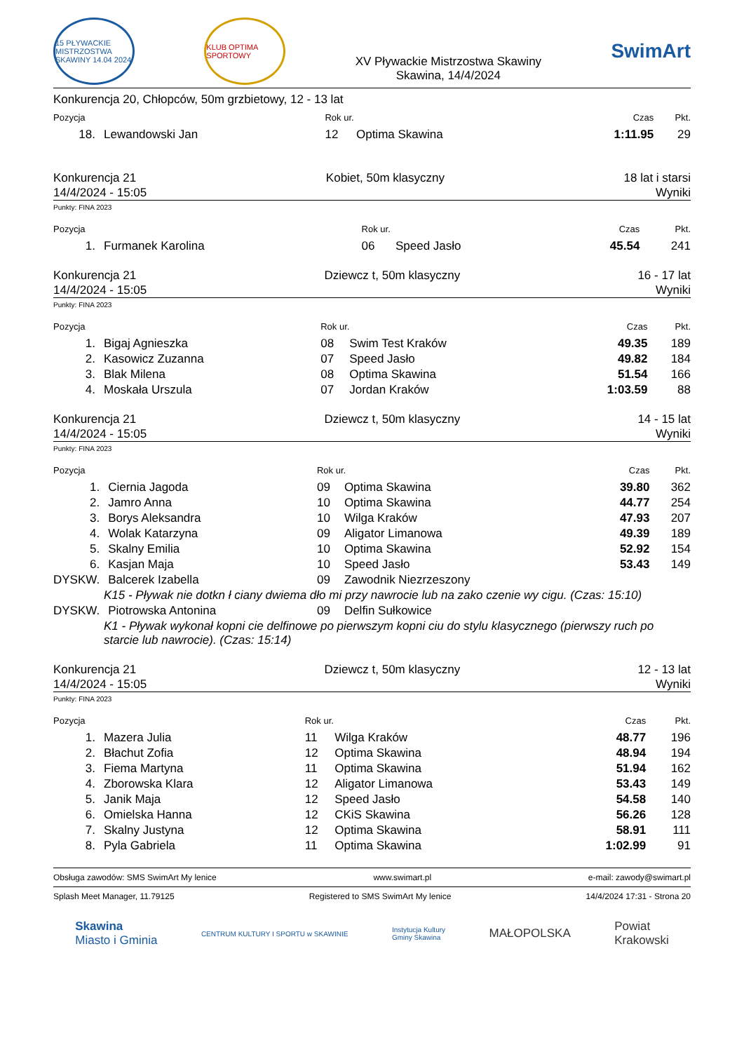15 PŁYWACKIE MISTRZOSTWA SKAWINY 14.04 2024
KLUB OPTIMA SPORTOWY
XV Pływackie Mistrzostwa Skawiny
Skawina, 14/4/2024
SwimArt
Konkurencja 20, Chłopców, 50m grzbietowy, 12 - 13 lat
| Pozycja | | Rok ur. | | Czas | Pkt. |
| --- | --- | --- | --- | --- | --- |
| 18. | Lewandowski Jan | 12 | Optima Skawina | 1:11.95 | 29 |
Konkurencja 21
14/4/2024 - 15:05
Kobiet, 50m klasyczny 18 lat i starsi
Wyniki
Punkty: FINA 2023
| Pozycja | | Rok ur. | | Czas | Pkt. |
| --- | --- | --- | --- | --- | --- |
| 1. | Furmanek Karolina | 06 | Speed Jasło | 45.54 | 241 |
Konkurencja 21
14/4/2024 - 15:05
Dziewcz t, 50m klasyczny 16 - 17 lat
Wyniki
Punkty: FINA 2023
| Pozycja | | Rok ur. | | Czas | Pkt. |
| --- | --- | --- | --- | --- | --- |
| 1. | Bigaj Agnieszka | 08 | Swim Test Kraków | 49.35 | 189 |
| 2. | Kasowicz Zuzanna | 07 | Speed Jasło | 49.82 | 184 |
| 3. | Blak Milena | 08 | Optima Skawina | 51.54 | 166 |
| 4. | Moskała Urszula | 07 | Jordan Kraków | 1:03.59 | 88 |
Konkurencja 21
14/4/2024 - 15:05
Dziewcz t, 50m klasyczny 14 - 15 lat
Wyniki
Punkty: FINA 2023
| Pozycja | | Rok ur. | | Czas | Pkt. |
| --- | --- | --- | --- | --- | --- |
| 1. | Ciernia Jagoda | 09 | Optima Skawina | 39.80 | 362 |
| 2. | Jamro Anna | 10 | Optima Skawina | 44.77 | 254 |
| 3. | Borys Aleksandra | 10 | Wilga Kraków | 47.93 | 207 |
| 4. | Wolak Katarzyna | 09 | Aligator Limanowa | 49.39 | 189 |
| 5. | Skalny Emilia | 10 | Optima Skawina | 52.92 | 154 |
| 6. | Kasjan Maja | 10 | Speed Jasło | 53.43 | 149 |
| DYSKW. | Balcerek Izabella | 09 | Zawodnik Niezrzeszony | | |
| K15 - Pływak nie dotkn ł ciany dwiema dło mi przy nawrocie lub na zako czenie wy cigu. (Czas: 15:10) | | | | | |
| DYSKW. | Piotrowska Antonina | 09 | Delfin Sułkowice | | |
| K1 - Pływak wykonał kopni cie delfinowe po pierwszym kopni ciu do stylu klasycznego (pierwszy ruch po starcie lub nawrocie). (Czas: 15:14) | | | | | |
Konkurencja 21
14/4/2024 - 15:05
Dziewcz t, 50m klasyczny 12 - 13 lat
Wyniki
Punkty: FINA 2023
| Pozycja | | Rok ur. | | Czas | Pkt. |
| --- | --- | --- | --- | --- | --- |
| 1. | Mazera Julia | 11 | Wilga Kraków | 48.77 | 196 |
| 2. | Błachut Zofia | 12 | Optima Skawina | 48.94 | 194 |
| 3. | Fiema Martyna | 11 | Optima Skawina | 51.94 | 162 |
| 4. | Zborowska Klara | 12 | Aligator Limanowa | 53.43 | 149 |
| 5. | Janik Maja | 12 | Speed Jasło | 54.58 | 140 |
| 6. | Omielska Hanna | 12 | CKiS Skawina | 56.26 | 128 |
| 7. | Skalny Justyna | 12 | Optima Skawina | 58.91 | 111 |
| 8. | Pyla Gabriela | 11 | Optima Skawina | 1:02.99 | 91 |
Obsługa zawodów: SMS SwimArt My lenice www.swimart.pl e-mail: zawody@swimart.pl
Splash Meet Manager, 11.79125 Registered to SMS SwimArt My lenice 14/4/2024 17:31 - Strona 20
Skawina
Miasto i Gminia
CENTRUM KULTURY I SPORTU w SKAWINIE
Instytucja Kultury
Gminy Skawina
MAŁOPOLSKA
Powiat
Krakowski